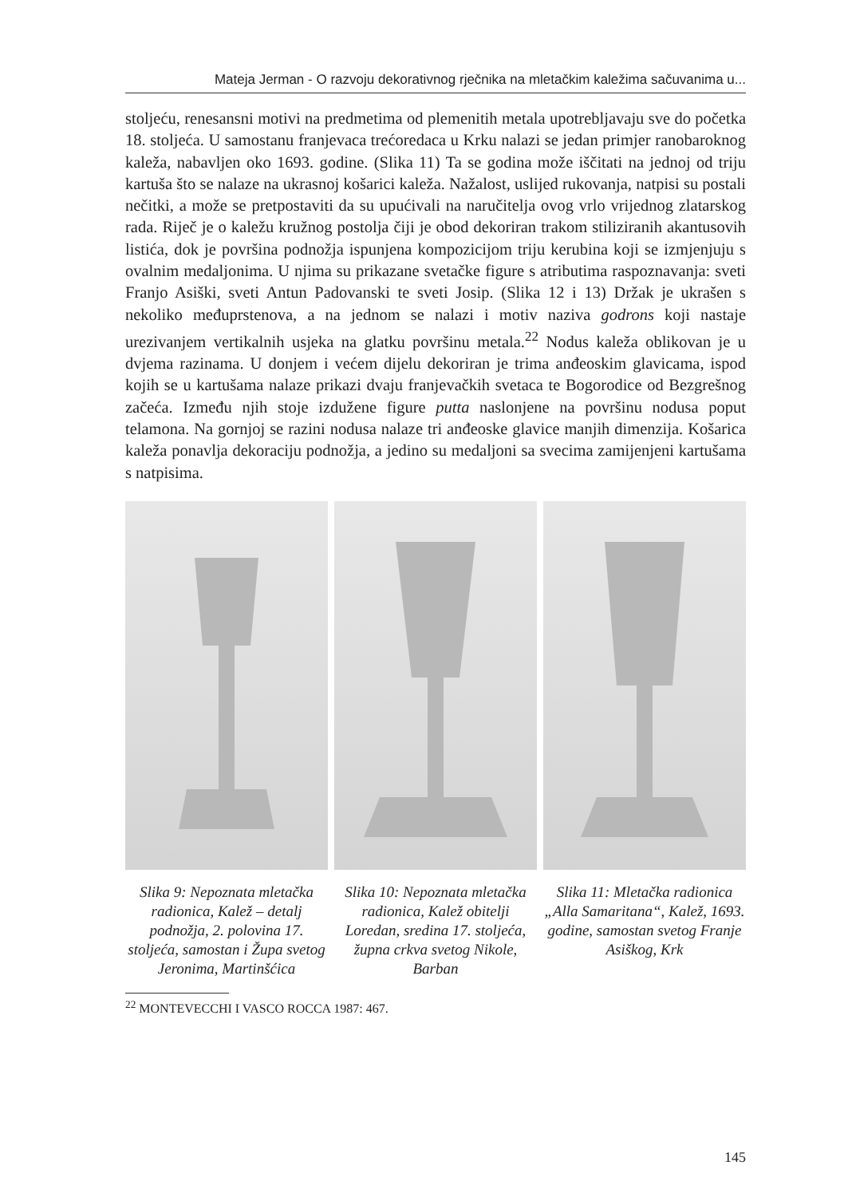Mateja Jerman - O razvoju dekorativnog rječnika na mletačkim kaležima sačuvanima u...
stoljeću, renesansni motivi na predmetima od plemenitih metala upotrebljavaju sve do početka 18. stoljeća. U samostanu franjevaca trećoredaca u Krku nalazi se jedan primjer ranobaroknog kaleža, nabavljen oko 1693. godine. (Slika 11) Ta se godina može iščitati na jednoj od triju kartuša što se nalaze na ukrasnoj košarici kaleža. Nažalost, uslijed rukovanja, natpisi su postali nečitki, a može se pretpostaviti da su upućivali na naručitelja ovog vrlo vrijednog zlatarskog rada. Riječ je o kaležu kružnog postolja čiji je obod dekoriran trakom stiliziranih akantusovih listića, dok je površina podnožja ispunjena kompozicijom triju kerubina koji se izmjenjuju s ovalnim medaljonima. U njima su prikazane svetačke figure s atributima raspoznavanja: sveti Franjo Asiški, sveti Antun Padovanski te sveti Josip. (Slika 12 i 13) Držak je ukrašen s nekoliko međuprstenova, a na jednom se nalazi i motiv naziva godrons koji nastaje urezivanjem vertikalnih usjeka na glatku površinu metala.<sup>22</sup> Nodus kaleža oblikovan je u dvjema razinama. U donjem i većem dijelu dekoriran je trima anđeoskim glavicama, ispod kojih se u kartušama nalaze prikazi dvaju franjevačkih svetaca te Bogorodice od Bezgrešnog začeća. Između njih stoje izdužene figure putta naslonjene na površinu nodusa poput telamona. Na gornjoj se razini nodusa nalaze tri anđeoske glavice manjih dimenzija. Košarica kaleža ponavlja dekoraciju podnožja, a jedino su medaljoni sa svecima zamijenjeni kartušama s natpisima.
Slika 9: Nepoznata mletačka radionica, Kalež – detalj podnožja, 2. polovina 17. stoljeća, samostan i Župa svetog Jeronima, Martinšćica
Slika 10: Nepoznata mletačka radionica, Kalež obitelji Loredan, sredina 17. stoljeća, župna crkva svetog Nikole, Barban
Slika 11: Mletačka radionica „Alla Samaritana“, Kalež, 1693. godine, samostan svetog Franje Asiškog, Krk
<sup>22</sup> MONTEVECCHI I VASCO ROCCA 1987: 467.
145